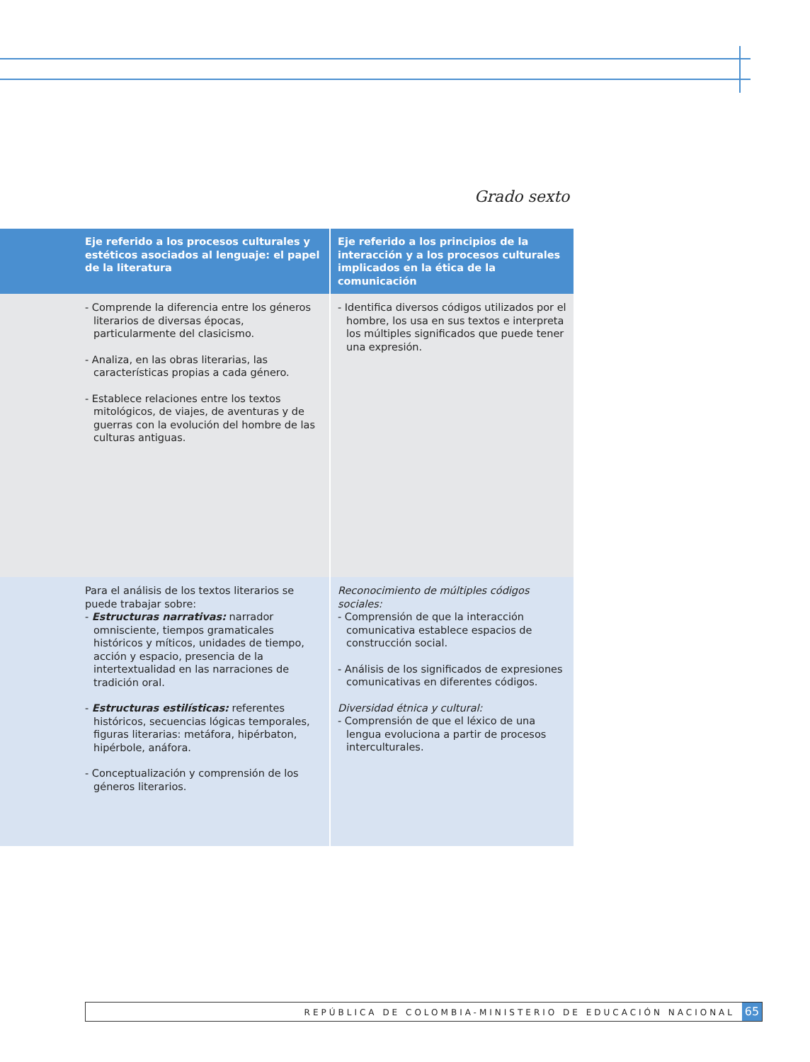Grado sexto
| Eje referido a los procesos culturales y estéticos asociados al lenguaje: el papel de la literatura | Eje referido a los principios de la interacción y a los procesos culturales implicados en la ética de la comunicación |
| --- | --- |
| - Comprende la diferencia entre los géneros literarios de diversas épocas, particularmente del clasicismo. - Analiza, en las obras literarias, las características propias a cada género. - Establece relaciones entre los textos mitológicos, de viajes, de aventuras y de guerras con la evolución del hombre de las culturas antiguas. | - Identifica diversos códigos utilizados por el hombre, los usa en sus textos e interpreta los múltiples significados que puede tener una expresión. |
| Para el análisis de los textos literarios se puede trabajar sobre: - Estructuras narrativas: narrador omnisciente, tiempos gramaticales históricos y míticos, unidades de tiempo, acción y espacio, presencia de la intertextualidad en las narraciones de tradición oral. - Estructuras estilísticas: referentes históricos, secuencias lógicas temporales, figuras literarias: metáfora, hipérbaton, hipérbole, anáfora. - Conceptualización y comprensión de los géneros literarios. | Reconocimiento de múltiples códigos sociales: - Comprensión de que la interacción comunicativa establece espacios de construcción social. - Análisis de los significados de expresiones comunicativas en diferentes códigos. Diversidad étnica y cultural: - Comprensión de que el léxico de una lengua evoluciona a partir de procesos interculturales. |
REPÚBLICA DE COLOMBIA-MINISTERIO DE EDUCACIÓN NACIONAL 65